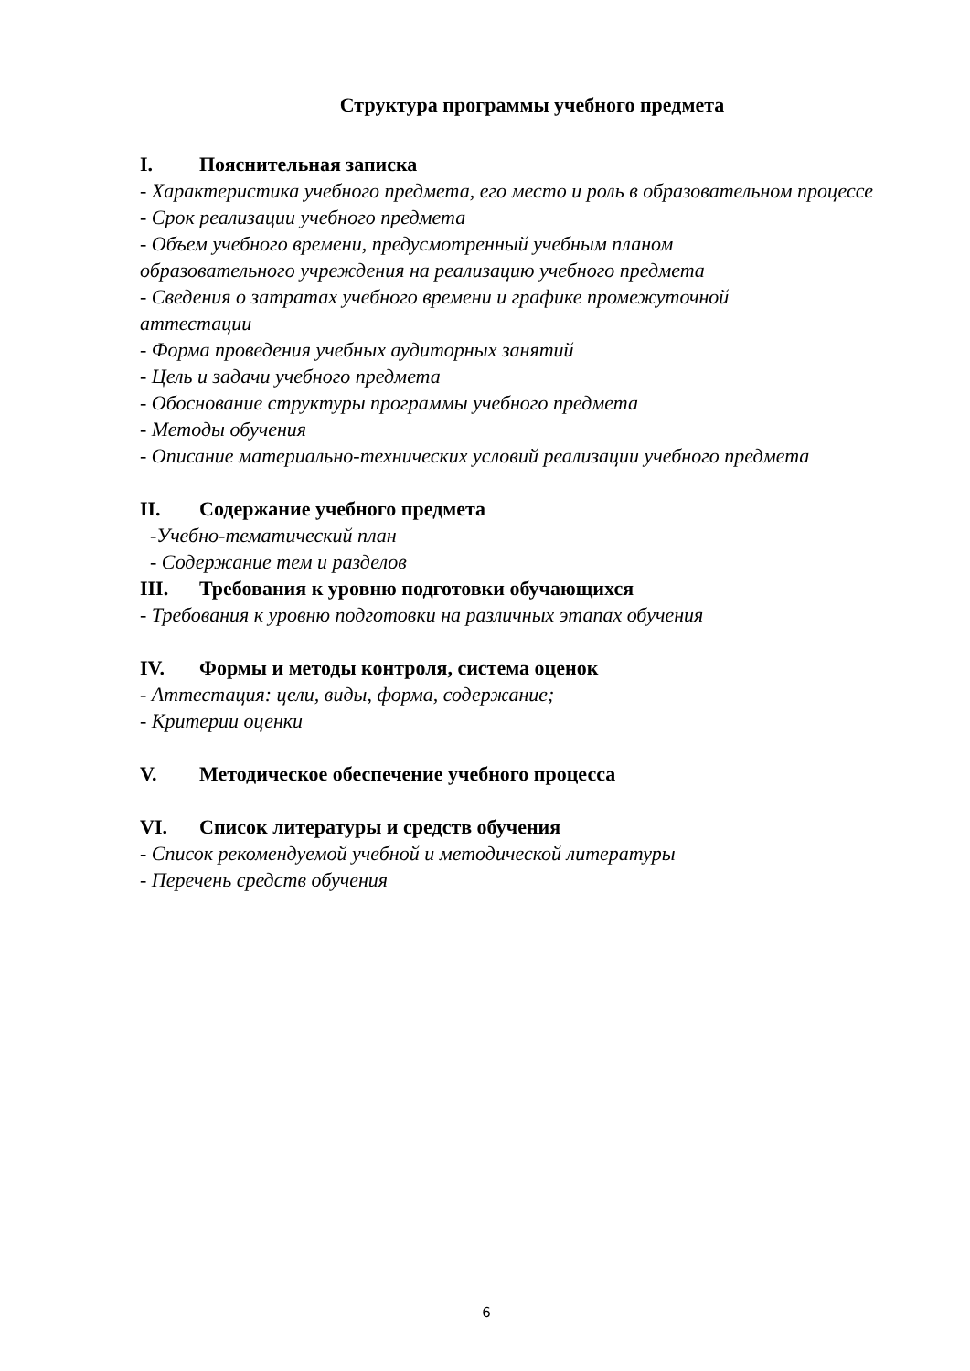Структура программы учебного предмета
I. Пояснительная записка
- Характеристика учебного предмета, его место и роль в образовательном процессе
- Срок реализации учебного предмета
- Объем учебного времени, предусмотренный учебным планом
образовательного учреждения на реализацию учебного предмета
- Сведения о затратах учебного времени и графике промежуточной
аттестации
- Форма проведения учебных аудиторных занятий
- Цель и задачи учебного предмета
- Обоснование структуры программы учебного предмета
- Методы обучения
- Описание материально-технических условий реализации учебного предмета
II. Содержание учебного предмета
-Учебно-тематический план
- Содержание тем и разделов
III. Требования к уровню подготовки обучающихся
- Требования к уровню подготовки на различных этапах обучения
IV. Формы и методы контроля, система оценок
- Аттестация: цели, виды, форма, содержание;
- Критерии оценки
V. Методическое обеспечение учебного процесса
VI. Список литературы и средств обучения
- Список рекомендуемой учебной и методической литературы
- Перечень средств обучения
6